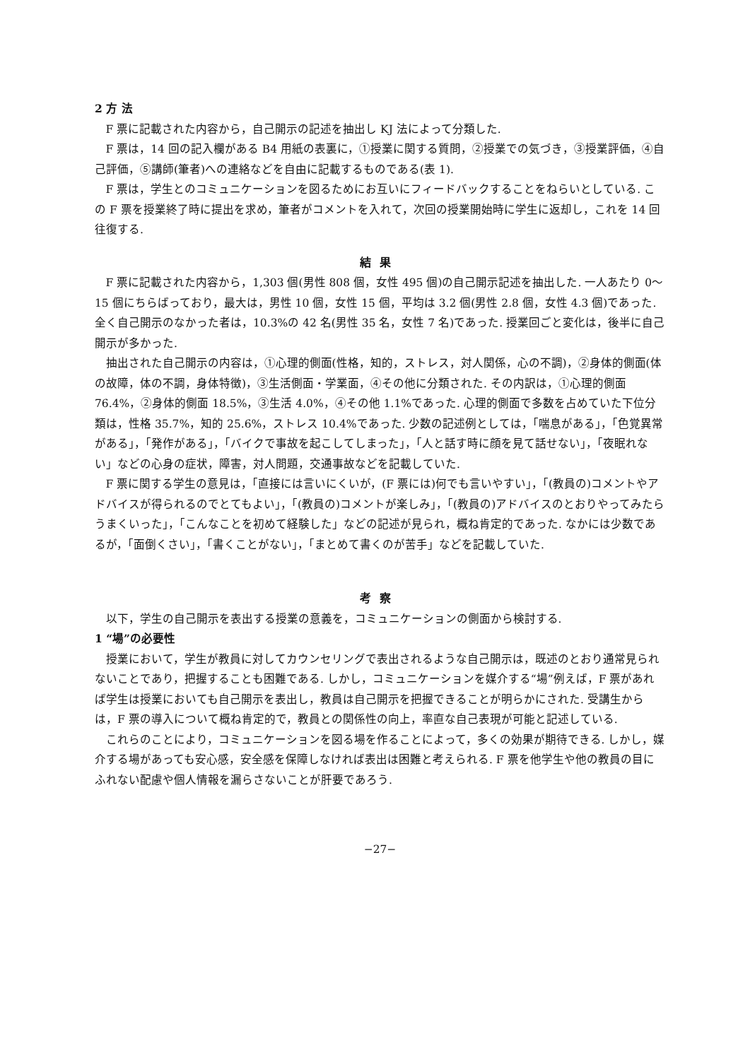2 方 法
F 票に記載された内容から，自己開示の記述を抽出し KJ 法によって分類した.
F 票は，14 回の記入欄がある B4 用紙の表裏に，①授業に関する質問，②授業での気づき，③授業評価，④自己評価，⑤講師(筆者)への連絡などを自由に記載するものである(表 1).
F 票は，学生とのコミュニケーションを図るためにお互いにフィードバックすることをねらいとしている. この F 票を授業終了時に提出を求め，筆者がコメントを入れて，次回の授業開始時に学生に返却し，これを 14 回往復する.
結果
F 票に記載された内容から，1,303 個(男性 808 個，女性 495 個)の自己開示記述を抽出した. 一人あたり 0〜15 個にちらばっており，最大は，男性 10 個，女性 15 個，平均は 3.2 個(男性 2.8 個，女性 4.3 個)であった. 全く自己開示のなかった者は，10.3%の 42 名(男性 35 名，女性 7 名)であった. 授業回ごと変化は，後半に自己開示が多かった.
抽出された自己開示の内容は，①心理的側面(性格，知的，ストレス，対人関係，心の不調)，②身体的側面(体の故障，体の不調，身体特徴)，③生活側面・学業面，④その他に分類された. その内訳は，①心理的側面 76.4%，②身体的側面 18.5%，③生活 4.0%，④その他 1.1%であった. 心理的側面で多数を占めていた下位分類は，性格 35.7%，知的 25.6%，ストレス 10.4%であった. 少数の記述例としては，「喘息がある」，「色覚異常がある」，「発作がある」，「バイクで事故を起こしてしまった」，「人と話す時に顔を見て話せない」，「夜眠れない」などの心身の症状，障害，対人問題，交通事故などを記載していた.
F 票に関する学生の意見は，「直接には言いにくいが，(F 票には)何でも言いやすい」，「(教員の)コメントやアドバイスが得られるのでとてもよい」，「(教員の)コメントが楽しみ」，「(教員の)アドバイスのとおりやってみたらうまくいった」，「こんなことを初めて経験した」などの記述が見られ，概ね肯定的であった. なかには少数であるが，「面倒くさい」，「書くことがない」，「まとめて書くのが苦手」などを記載していた.
考察
以下，学生の自己開示を表出する授業の意義を，コミュニケーションの側面から検討する.
1 “場”の必要性
授業において，学生が教員に対してカウンセリングで表出されるような自己開示は，既述のとおり通常見られないことであり，把握することも困難である. しかし，コミュニケーションを媒介する“場”例えば，F 票があれば学生は授業においても自己開示を表出し，教員は自己開示を把握できることが明らかにされた. 受講生からは，F 票の導入について概ね肯定的で，教員との関係性の向上，率直な自己表現が可能と記述している.
これらのことにより，コミュニケーションを図る場を作ることによって，多くの効果が期待できる. しかし，媒介する場があっても安心感，安全感を保障しなければ表出は困難と考えられる. F 票を他学生や他の教員の目にふれない配慮や個人情報を漏らさないことが肝要であろう.
−27−